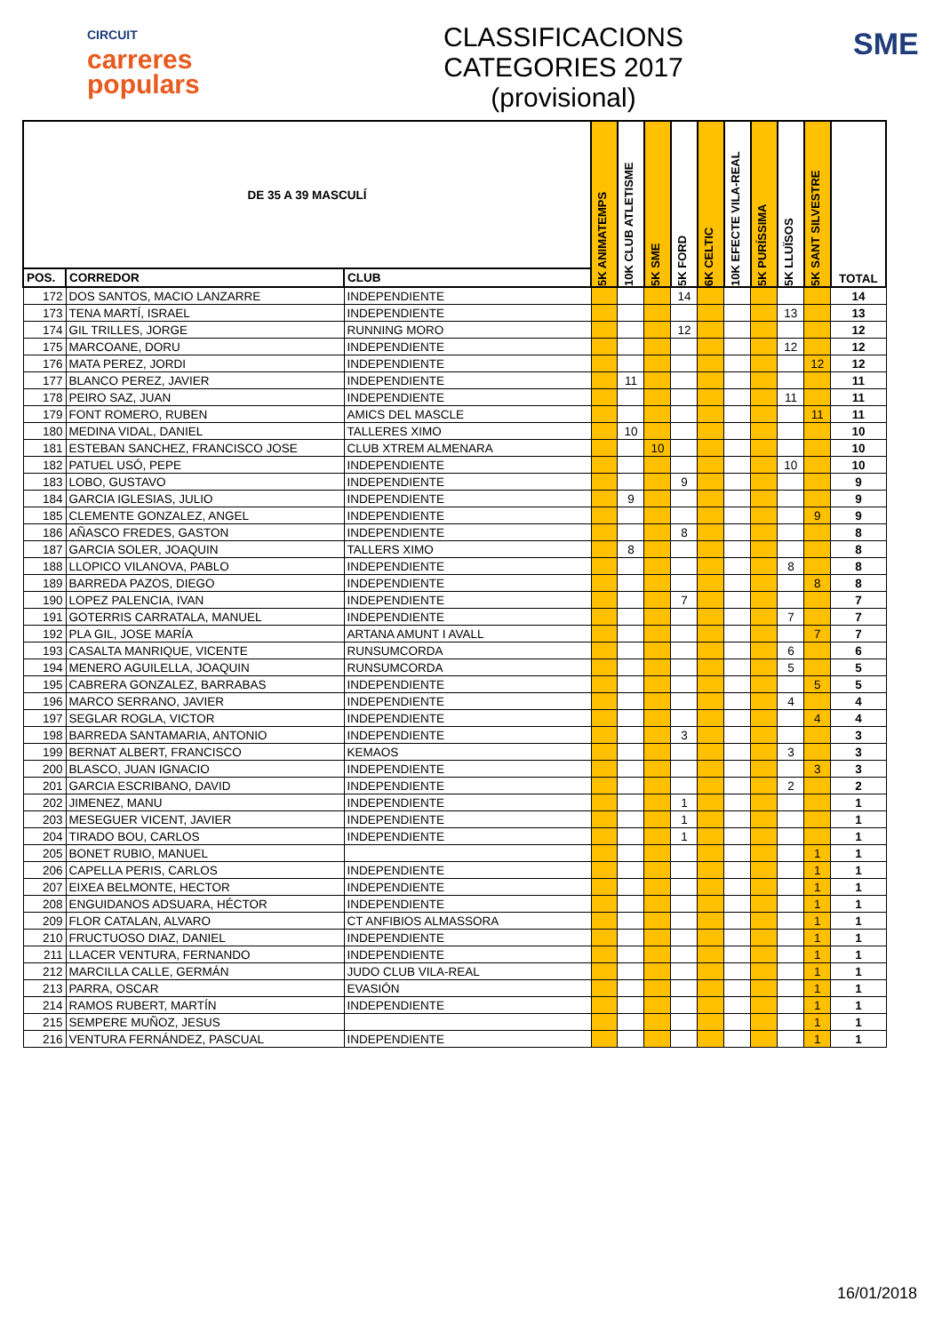CIRCUIT
carreres
populars
CLASSIFICACIONS
CATEGORIES 2017
(provisional)
SME
| DE 35 A 39 MASCULÍ | | | 5K ANIMATEMPS | 10K CLUB ATLETISME | 5K SME | 5K FORD | 6K CELTIC | 10K EFECTE VILA-REAL | 5K PURÍSSIMA | 5K LLUÏSOS | 5K SANT SILVESTRE | TOTAL |
| --- | --- | --- | --- | --- | --- | --- | --- | --- | --- | --- | --- | --- |
| POS. | CORREDOR | CLUB | | | | | | | | | | |
| 172 | DOS SANTOS, MACIO LANZARRE | INDEPENDIENTE | | | | 14 | | | | | | 14 |
| 173 | TENA MARTÍ, ISRAEL | INDEPENDIENTE | | | | | | | | 13 | | 13 |
| 174 | GIL TRILLES, JORGE | RUNNING MORO | | | | 12 | | | | | | 12 |
| 175 | MARCOANE, DORU | INDEPENDIENTE | | | | | | | | 12 | | 12 |
| 176 | MATA PEREZ, JORDI | INDEPENDIENTE | | | | | | | | | 12 | 12 |
| 177 | BLANCO PEREZ, JAVIER | INDEPENDIENTE | | 11 | | | | | | | | 11 |
| 178 | PEIRO SAZ, JUAN | INDEPENDIENTE | | | | | | | | 11 | | 11 |
| 179 | FONT ROMERO, RUBEN | AMICS DEL MASCLE | | | | | | | | | 11 | 11 |
| 180 | MEDINA VIDAL, DANIEL | TALLERES XIMO | | 10 | | | | | | | | 10 |
| 181 | ESTEBAN SANCHEZ, FRANCISCO JOSE | CLUB XTREM ALMENARA | | | 10 | | | | | | | 10 |
| 182 | PATUEL USÓ, PEPE | INDEPENDIENTE | | | | | | | | 10 | | 10 |
| 183 | LOBO, GUSTAVO | INDEPENDIENTE | | | | 9 | | | | | | 9 |
| 184 | GARCIA IGLESIAS, JULIO | INDEPENDIENTE | | 9 | | | | | | | | 9 |
| 185 | CLEMENTE GONZALEZ, ANGEL | INDEPENDIENTE | | | | | | | | | 9 | 9 |
| 186 | AÑASCO FREDES, GASTON | INDEPENDIENTE | | | | 8 | | | | | | 8 |
| 187 | GARCIA SOLER, JOAQUIN | TALLERS XIMO | | 8 | | | | | | | | 8 |
| 188 | LLOPICO VILANOVA, PABLO | INDEPENDIENTE | | | | | | | | 8 | | 8 |
| 189 | BARREDA PAZOS, DIEGO | INDEPENDIENTE | | | | | | | | | 8 | 8 |
| 190 | LOPEZ PALENCIA, IVAN | INDEPENDIENTE | | | | 7 | | | | | | 7 |
| 191 | GOTERRIS CARRATALA, MANUEL | INDEPENDIENTE | | | | | | | | 7 | | 7 |
| 192 | PLA GIL, JOSE MARÍA | ARTANA AMUNT I AVALL | | | | | | | | | 7 | 7 |
| 193 | CASALTA MANRIQUE, VICENTE | RUNSUMCORDA | | | | | | | | 6 | | 6 |
| 194 | MENERO AGUILELLA, JOAQUIN | RUNSUMCORDA | | | | | | | | 5 | | 5 |
| 195 | CABRERA GONZALEZ, BARRABAS | INDEPENDIENTE | | | | | | | | | 5 | 5 |
| 196 | MARCO SERRANO, JAVIER | INDEPENDIENTE | | | | | | | | 4 | | 4 |
| 197 | SEGLAR ROGLA, VICTOR | INDEPENDIENTE | | | | | | | | | 4 | 4 |
| 198 | BARREDA SANTAMARIA, ANTONIO | INDEPENDIENTE | | | | 3 | | | | | | 3 |
| 199 | BERNAT ALBERT, FRANCISCO | KEMAOS | | | | | | | | 3 | | 3 |
| 200 | BLASCO, JUAN IGNACIO | INDEPENDIENTE | | | | | | | | | 3 | 3 |
| 201 | GARCIA ESCRIBANO, DAVID | INDEPENDIENTE | | | | | | | | 2 | | 2 |
| 202 | JIMENEZ, MANU | INDEPENDIENTE | | | | 1 | | | | | | 1 |
| 203 | MESEGUER VICENT, JAVIER | INDEPENDIENTE | | | | 1 | | | | | | 1 |
| 204 | TIRADO BOU, CARLOS | INDEPENDIENTE | | | | 1 | | | | | | 1 |
| 205 | BONET RUBIO, MANUEL | | | | | | | | | | 1 | 1 |
| 206 | CAPELLA PERIS, CARLOS | INDEPENDIENTE | | | | | | | | | 1 | 1 |
| 207 | EIXEA BELMONTE, HECTOR | INDEPENDIENTE | | | | | | | | | 1 | 1 |
| 208 | ENGUIDANOS ADSUARA, HÉCTOR | INDEPENDIENTE | | | | | | | | | 1 | 1 |
| 209 | FLOR CATALAN, ALVARO | CT ANFIBIOS ALMASSORA | | | | | | | | | 1 | 1 |
| 210 | FRUCTUOSO DIAZ, DANIEL | INDEPENDIENTE | | | | | | | | | 1 | 1 |
| 211 | LLACER VENTURA, FERNANDO | INDEPENDIENTE | | | | | | | | | 1 | 1 |
| 212 | MARCILLA CALLE, GERMÁN | JUDO CLUB VILA-REAL | | | | | | | | | 1 | 1 |
| 213 | PARRA, OSCAR | EVASIÓN | | | | | | | | | 1 | 1 |
| 214 | RAMOS RUBERT, MARTÍN | INDEPENDIENTE | | | | | | | | | 1 | 1 |
| 215 | SEMPERE MUÑOZ, JESUS | | | | | | | | | | 1 | 1 |
| 216 | VENTURA FERNÁNDEZ, PASCUAL | INDEPENDIENTE | | | | | | | | | 1 | 1 |
16/01/2018